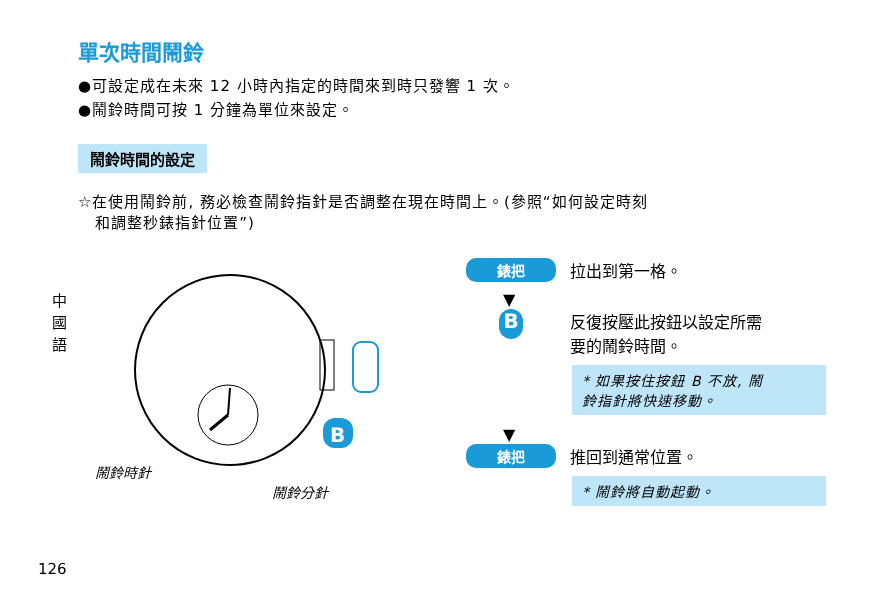單次時間鬧鈴
●可設定成在未來 12 小時內指定的時間來到時只發響 1 次。
●鬧鈴時間可按 1 分鐘為單位來設定。
鬧鈴時間的設定
☆在使用鬧鈴前, 務必檢查鬧鈴指針是否調整在現在時間上。(參照“如何設定時刻
和調整秒錶指針位置”)
中
國
語
B
鬧鈴時針
鬧鈴分針
錶把 拉出到第一格。
▼
B反復按壓此按鈕以設定所需
要的鬧鈴時間。
* 如果按住按鈕 B 不放, 鬧
鈴指針將快速移動。
▼
錶把 推回到通常位置。
* 鬧鈴將自動起動。
126